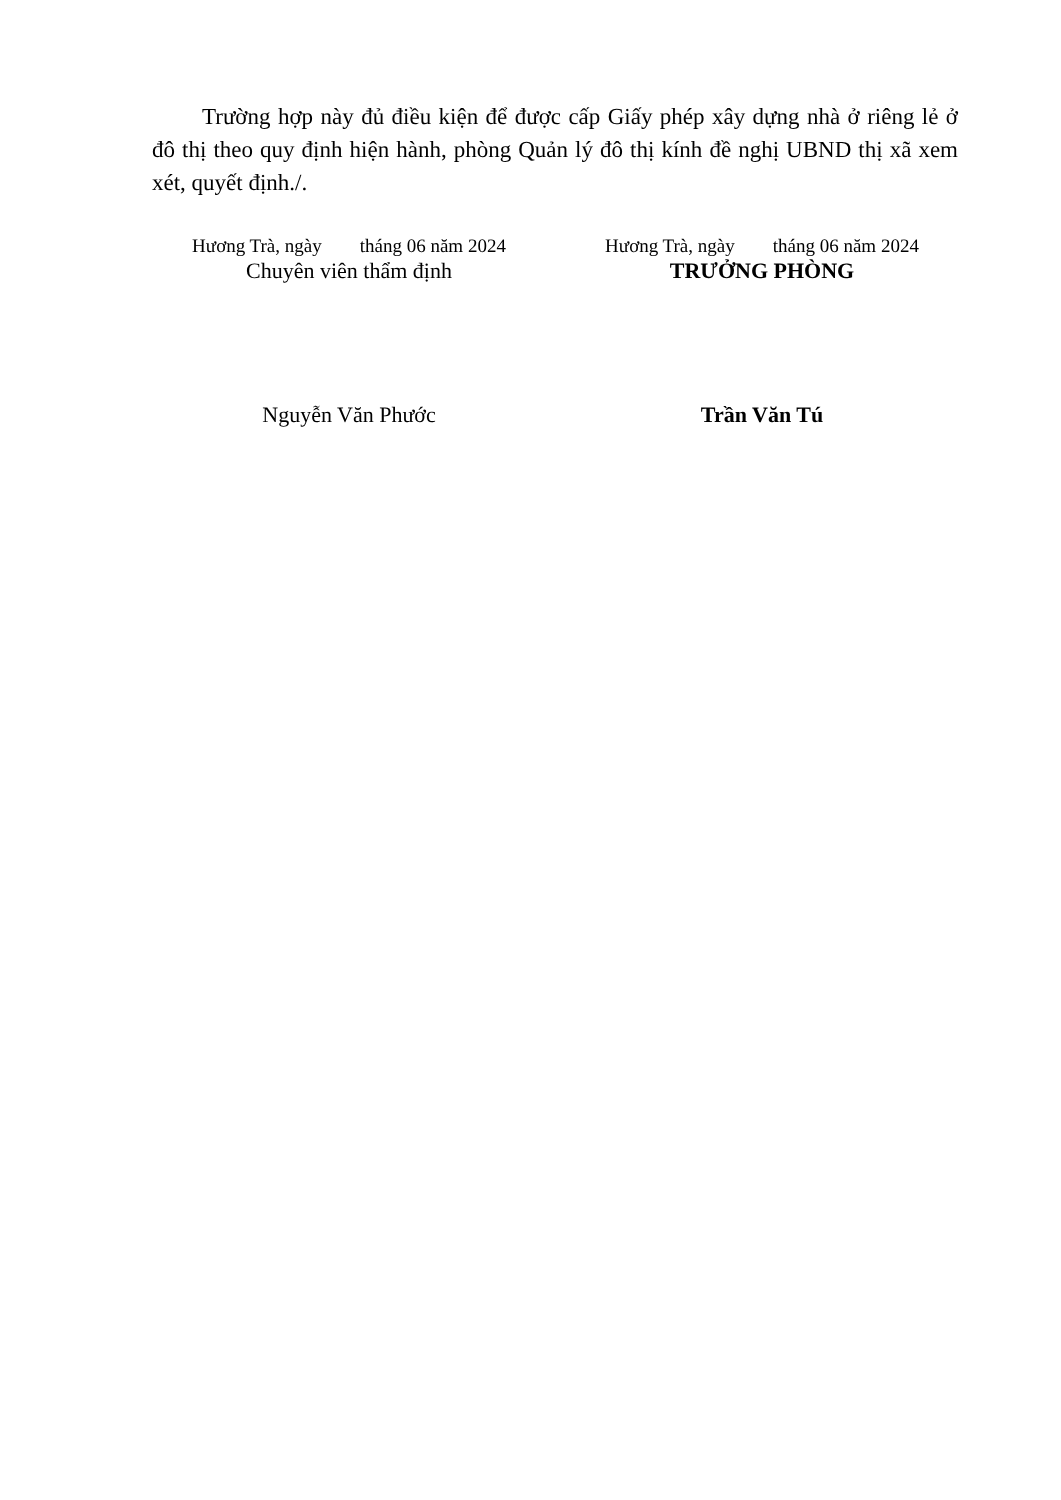Trường hợp này đủ điều kiện để được cấp Giấy phép xây dựng nhà ở riêng lẻ ở đô thị theo quy định hiện hành, phòng Quản lý đô thị kính đề nghị UBND thị xã xem xét, quyết định./.
Hương Trà, ngày tháng 06 năm 2024
Chuyên viên thẩm định
Nguyễn Văn Phước
Hương Trà, ngày tháng 06 năm 2024
TRƯỞNG PHÒNG
Trần Văn Tú